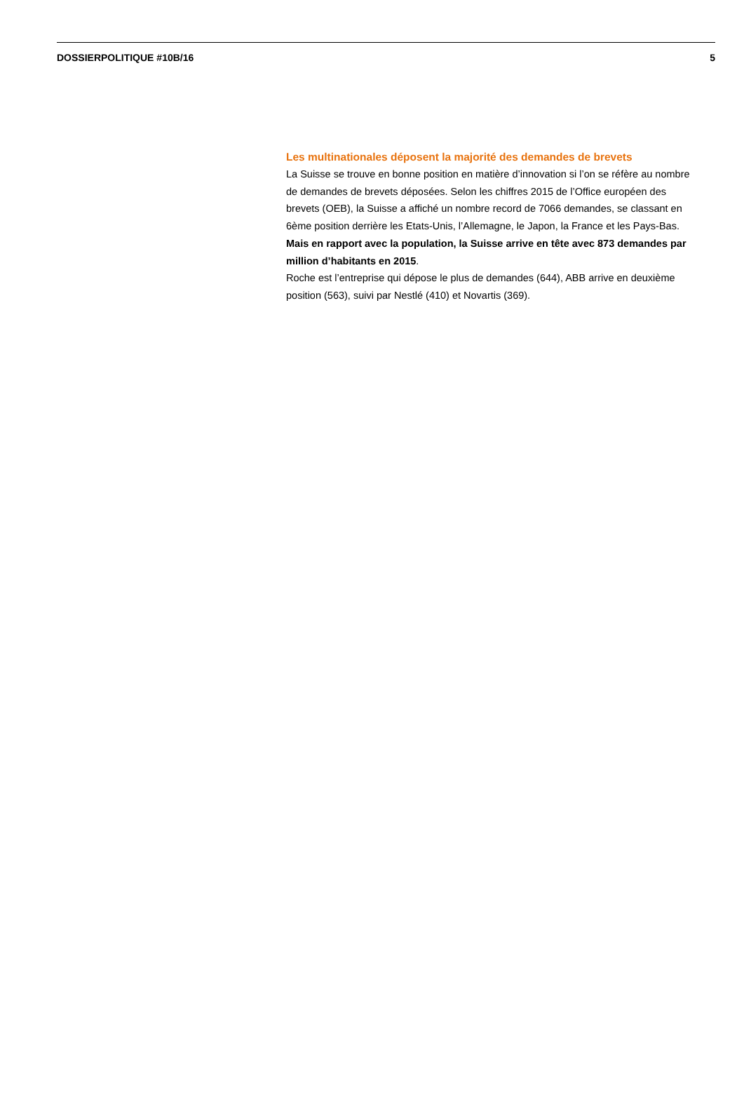DOSSIERPOLITIQUE #10B/16 5
Les multinationales déposent la majorité des demandes de brevets
La Suisse se trouve en bonne position en matière d’innovation si l’on se réfère au nombre de demandes de brevets déposées. Selon les chiffres 2015 de l’Office européen des brevets (OEB), la Suisse a affiché un nombre record de 7066 demandes, se classant en 6ème position derrière les Etats-Unis, l’Allemagne, le Japon, la France et les Pays-Bas. Mais en rapport avec la population, la Suisse arrive en tête avec 873 demandes par million d’habitants en 2015.
Roche est l’entreprise qui dépose le plus de demandes (644), ABB arrive en deuxième position (563), suivi par Nestlé (410) et Novartis (369).